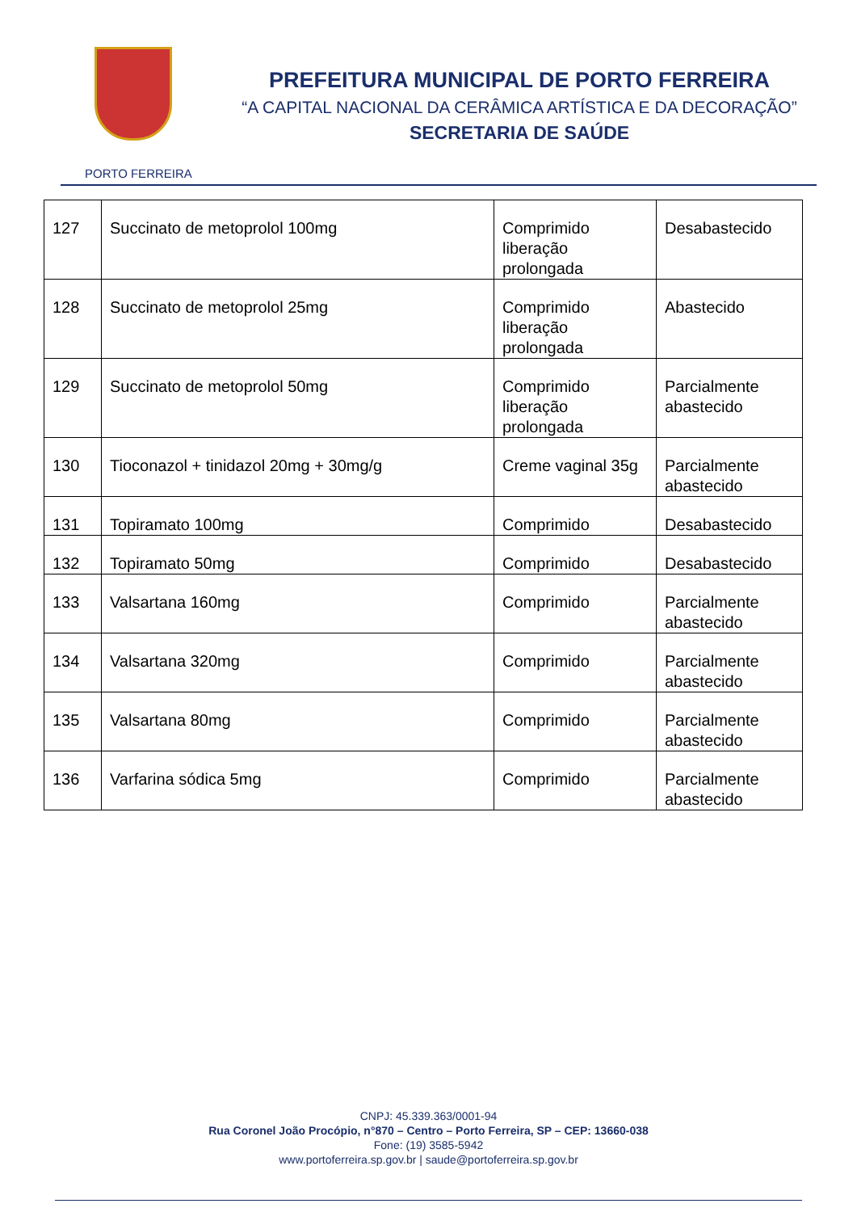PORTO FERREIRA
PREFEITURA MUNICIPAL DE PORTO FERREIRA
“A CAPITAL NACIONAL DA CERÂMICA ARTÍSTICA E DA DECORAÇÃO”
SECRETARIA DE SAÚDE
| 127 | Succinato de metoprolol 100mg | Comprimido liberação prolongada | Desabastecido |
| 128 | Succinato de metoprolol 25mg | Comprimido liberação prolongada | Abastecido |
| 129 | Succinato de metoprolol 50mg | Comprimido liberação prolongada | Parcialmente abastecido |
| 130 | Tioconazol + tinidazol 20mg + 30mg/g | Creme vaginal 35g | Parcialmente abastecido |
| 131 | Topiramato 100mg | Comprimido | Desabastecido |
| 132 | Topiramato 50mg | Comprimido | Desabastecido |
| 133 | Valsartana 160mg | Comprimido | Parcialmente abastecido |
| 134 | Valsartana 320mg | Comprimido | Parcialmente abastecido |
| 135 | Valsartana 80mg | Comprimido | Parcialmente abastecido |
| 136 | Varfarina sódica 5mg | Comprimido | Parcialmente abastecido |
CNPJ: 45.339.363/0001-94
Rua Coronel João Procópio, n°870 – Centro – Porto Ferreira, SP – CEP: 13660-038
Fone: (19) 3585-5942
www.portoferreira.sp.gov.br | saude@portoferreira.sp.gov.br